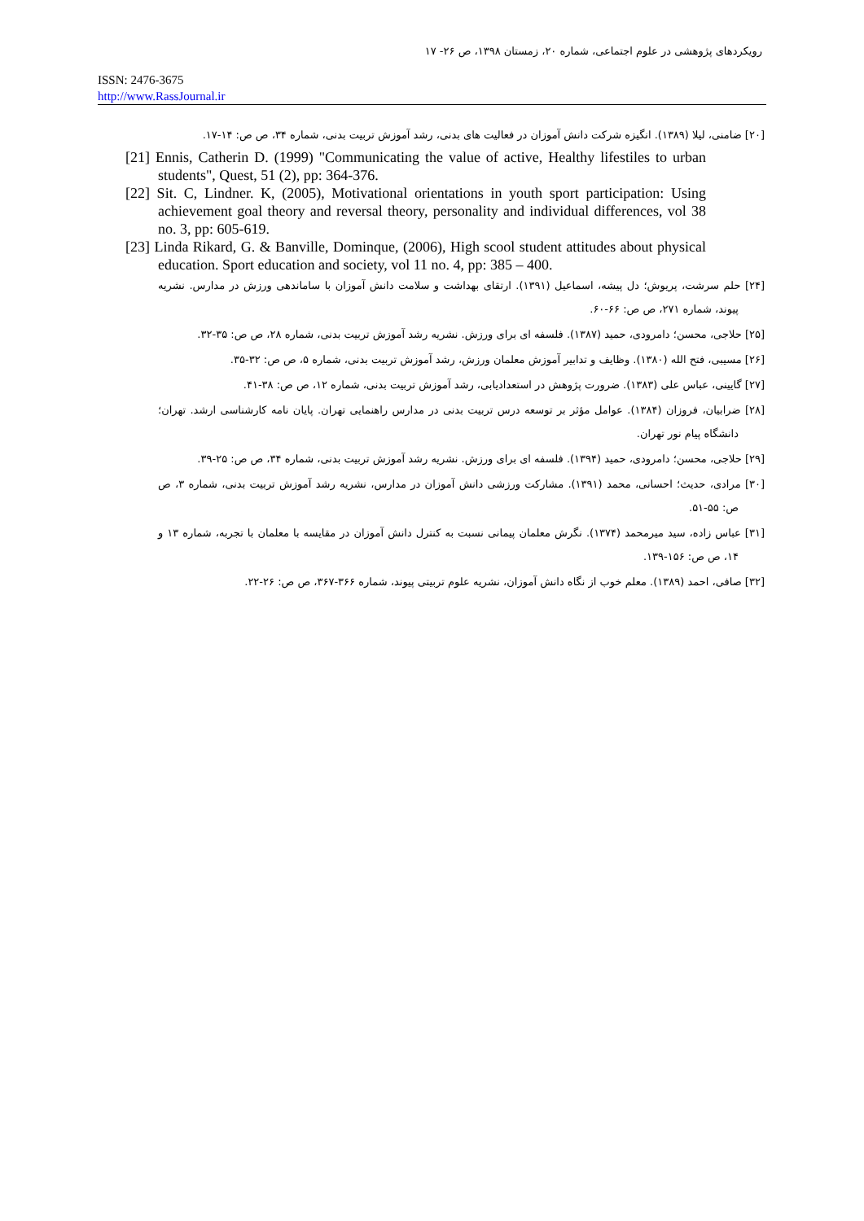رویکردهای پژوهشی در علوم اجتماعی، شماره ۲۰، زمستان ۱۳۹۸، ص ۲۶- ۱۷
ISSN: 2476-3675
http://www.RassJournal.ir
[۲۰] ضامنی، لیلا (۱۳۸۹). انگیزه شرکت دانش آموزان در فعالیت های بدنی، رشد آموزش تربیت بدنی، شماره ۳۴، ص ص: ۱۴-۱۷.
[21] Ennis, Catherin D. (1999) "Communicating the value of active, Healthy lifestiles to urban students", Quest, 51 (2), pp: 364-376.
[22] Sit. C, Lindner. K, (2005), Motivational orientations in youth sport participation: Using achievement goal theory and reversal theory, personality and individual differences, vol 38 no. 3, pp: 605-619.
[23] Linda Rikard, G. & Banville, Dominque, (2006), High scool student attitudes about physical education. Sport education and society, vol 11 no. 4, pp: 385 – 400.
[۲۴] حلم سرشت، پریوش؛ دل پیشه، اسماعیل (۱۳۹۱). ارتقای بهداشت و سلامت دانش آموزان با ساماندهی ورزش در مدارس. نشریه پیوند، شماره ۲۷۱، ص ص: ۶۶-۶۰.
[۲۵] حلاجی، محسن؛ دامرودی، حمید (۱۳۸۷). فلسفه ای برای ورزش. نشریه رشد آموزش تربیت بدنی، شماره ۲۸، ص ص: ۳۵-۳۲.
[۲۶] مسیبی، فتح الله (۱۳۸۰). وظایف و تدابیر آموزش معلمان ورزش، رشد آموزش تربیت بدنی، شماره ۵، ص ص: ۳۲-۳۵.
[۲۷] گایینی، عباس علی (۱۳۸۳). ضرورت پژوهش در استعدادیابی، رشد آموزش تربیت بدنی، شماره ۱۲، ص ص: ۳۸-۴۱.
[۲۸] ضرابیان، فروزان (۱۳۸۴). عوامل مؤثر بر توسعه درس تربیت بدنی در مدارس راهنمایی تهران. پایان نامه کارشناسی ارشد. تهران؛ دانشگاه پیام نور تهران.
[۲۹] حلاجی، محسن؛ دامرودی، حمید (۱۳۹۴). فلسفه ای برای ورزش. نشریه رشد آموزش تربیت بدنی، شماره ۳۴، ص ص: ۲۵-۳۹.
[۳۰] مرادی، حدیث؛ احسانی، محمد (۱۳۹۱). مشارکت ورزشی دانش آموزان در مدارس، نشریه رشد آموزش تربیت بدنی، شماره ۳، ص ص: ۵۵-۵۱.
[۳۱] عباس زاده، سید میرمحمد (۱۳۷۴). نگرش معلمان پیمانی نسبت به کنترل دانش آموزان در مقایسه با معلمان با تجربه، شماره ۱۳ و ۱۴، ص ص: ۱۵۶-۱۳۹.
[۳۲] صافی، احمد (۱۳۸۹). معلم خوب از نگاه دانش آموزان، نشریه علوم تربیتی پیوند، شماره ۳۶۶-۳۶۷، ص ص: ۲۶-۲۲.